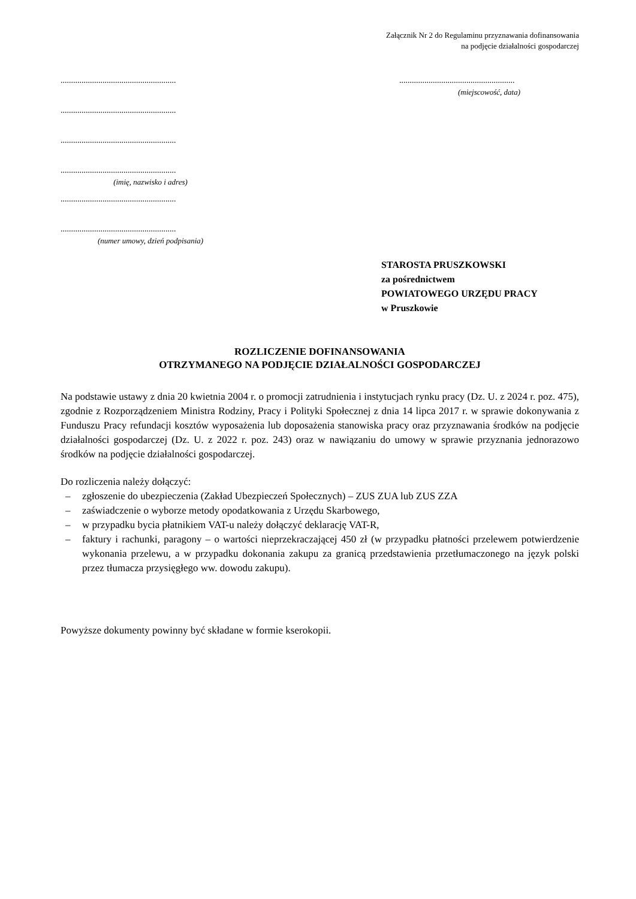Załącznik Nr 2 do Regulaminu przyznawania dofinansowania
na podjęcie działalności gospodarczej
.......................................................
.......................................................
.......................................................
.......................................................
(imię, nazwisko i adres)
.......................................................
.......................................................
(numer umowy, dzień podpisania)
.......................................................
(miejscowość, data)
STAROSTA PRUSZKOWSKI
za pośrednictwem
POWIATOWEGO URZĘDU PRACY
w Pruszkowie
ROZLICZENIE DOFINANSOWANIA
OTRZYMANEGO NA PODJĘCIE DZIAŁALNOŚCI GOSPODARCZEJ
Na podstawie ustawy z dnia 20 kwietnia 2004 r. o promocji zatrudnienia i instytucjach rynku pracy (Dz. U. z 2024 r. poz. 475), zgodnie z Rozporządzeniem Ministra Rodziny, Pracy i Polityki Społecznej z dnia 14 lipca 2017 r. w sprawie dokonywania z Funduszu Pracy refundacji kosztów wyposażenia lub doposażenia stanowiska pracy oraz przyznawania środków na podjęcie działalności gospodarczej (Dz. U. z 2022 r. poz. 243) oraz w nawiązaniu do umowy w sprawie przyznania jednorazowo środków na podjęcie działalności gospodarczej.
Do rozliczenia należy dołączyć:
– zgłoszenie do ubezpieczenia (Zakład Ubezpieczeń Społecznych) – ZUS ZUA lub ZUS ZZA
– zaświadczenie o wyborze metody opodatkowania z Urzędu Skarbowego,
– w przypadku bycia płatnikiem VAT-u należy dołączyć deklarację VAT-R,
– faktury i rachunki, paragony – o wartości nieprzekraczającej 450 zł (w przypadku płatności przelewem potwierdzenie wykonania przelewu, a w przypadku dokonania zakupu za granicą przedstawienia przetłumaczonego na język polski przez tłumacza przysięgłego ww. dowodu zakupu).
Powyższe dokumenty powinny być składane w formie kserokopii.